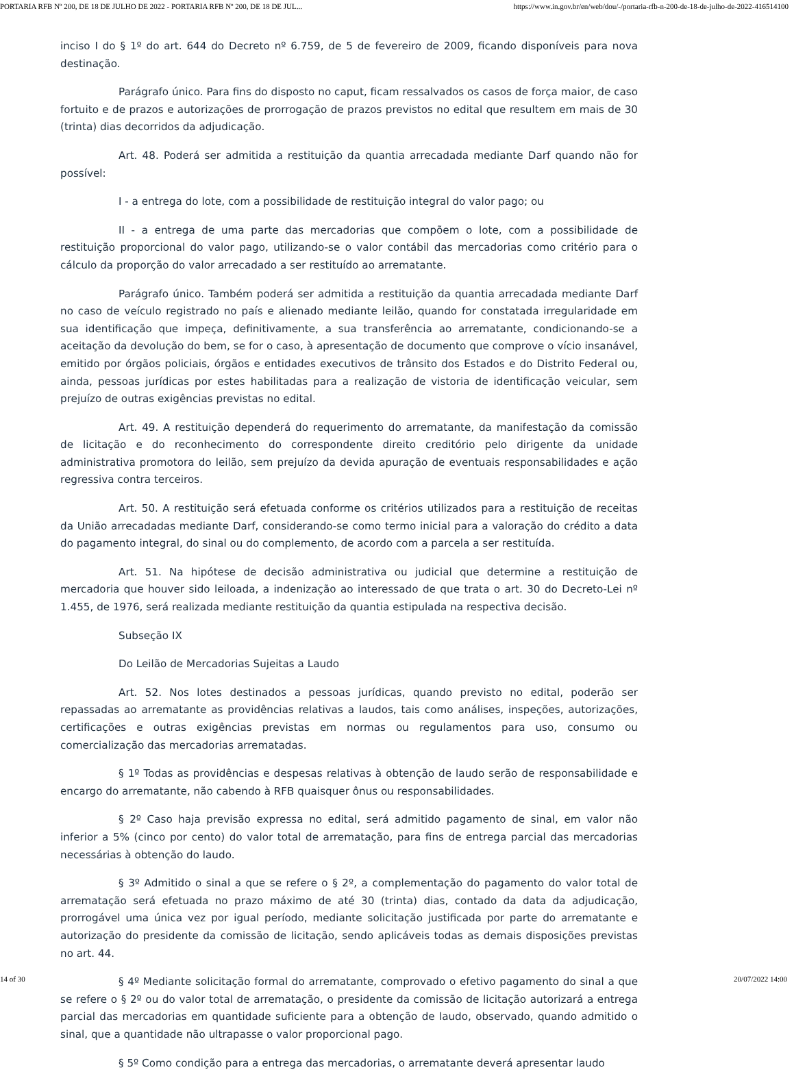PORTARIA RFB Nº 200, DE 18 DE JULHO DE 2022 - PORTARIA RFB Nº 200, DE 18 DE JUL... https://www.in.gov.br/en/web/dou/-/portaria-rfb-n-200-de-18-de-julho-de-2022-416514100
inciso I do § 1º do art. 644 do Decreto nº 6.759, de 5 de fevereiro de 2009, ficando disponíveis para nova destinação.
Parágrafo único. Para fins do disposto no caput, ficam ressalvados os casos de força maior, de caso fortuito e de prazos e autorizações de prorrogação de prazos previstos no edital que resultem em mais de 30 (trinta) dias decorridos da adjudicação.
Art. 48. Poderá ser admitida a restituição da quantia arrecadada mediante Darf quando não for possível:
I - a entrega do lote, com a possibilidade de restituição integral do valor pago; ou
II - a entrega de uma parte das mercadorias que compõem o lote, com a possibilidade de restituição proporcional do valor pago, utilizando-se o valor contábil das mercadorias como critério para o cálculo da proporção do valor arrecadado a ser restituído ao arrematante.
Parágrafo único. Também poderá ser admitida a restituição da quantia arrecadada mediante Darf no caso de veículo registrado no país e alienado mediante leilão, quando for constatada irregularidade em sua identificação que impeça, definitivamente, a sua transferência ao arrematante, condicionando-se a aceitação da devolução do bem, se for o caso, à apresentação de documento que comprove o vício insanável, emitido por órgãos policiais, órgãos e entidades executivos de trânsito dos Estados e do Distrito Federal ou, ainda, pessoas jurídicas por estes habilitadas para a realização de vistoria de identificação veicular, sem prejuízo de outras exigências previstas no edital.
Art. 49. A restituição dependerá do requerimento do arrematante, da manifestação da comissão de licitação e do reconhecimento do correspondente direito creditório pelo dirigente da unidade administrativa promotora do leilão, sem prejuízo da devida apuração de eventuais responsabilidades e ação regressiva contra terceiros.
Art. 50. A restituição será efetuada conforme os critérios utilizados para a restituição de receitas da União arrecadadas mediante Darf, considerando-se como termo inicial para a valoração do crédito a data do pagamento integral, do sinal ou do complemento, de acordo com a parcela a ser restituída.
Art. 51. Na hipótese de decisão administrativa ou judicial que determine a restituição de mercadoria que houver sido leiloada, a indenização ao interessado de que trata o art. 30 do Decreto-Lei nº 1.455, de 1976, será realizada mediante restituição da quantia estipulada na respectiva decisão.
Subseção IX
Do Leilão de Mercadorias Sujeitas a Laudo
Art. 52. Nos lotes destinados a pessoas jurídicas, quando previsto no edital, poderão ser repassadas ao arrematante as providências relativas a laudos, tais como análises, inspeções, autorizações, certificações e outras exigências previstas em normas ou regulamentos para uso, consumo ou comercialização das mercadorias arrematadas.
§ 1º Todas as providências e despesas relativas à obtenção de laudo serão de responsabilidade e encargo do arrematante, não cabendo à RFB quaisquer ônus ou responsabilidades.
§ 2º Caso haja previsão expressa no edital, será admitido pagamento de sinal, em valor não inferior a 5% (cinco por cento) do valor total de arrematação, para fins de entrega parcial das mercadorias necessárias à obtenção do laudo.
§ 3º Admitido o sinal a que se refere o § 2º, a complementação do pagamento do valor total de arrematação será efetuada no prazo máximo de até 30 (trinta) dias, contado da data da adjudicação, prorrogável uma única vez por igual período, mediante solicitação justificada por parte do arrematante e autorização do presidente da comissão de licitação, sendo aplicáveis todas as demais disposições previstas no art. 44.
§ 4º Mediante solicitação formal do arrematante, comprovado o efetivo pagamento do sinal a que se refere o § 2º ou do valor total de arrematação, o presidente da comissão de licitação autorizará a entrega parcial das mercadorias em quantidade suficiente para a obtenção de laudo, observado, quando admitido o sinal, que a quantidade não ultrapasse o valor proporcional pago.
§ 5º Como condição para a entrega das mercadorias, o arrematante deverá apresentar laudo
14 of 30 20/07/2022 14:00